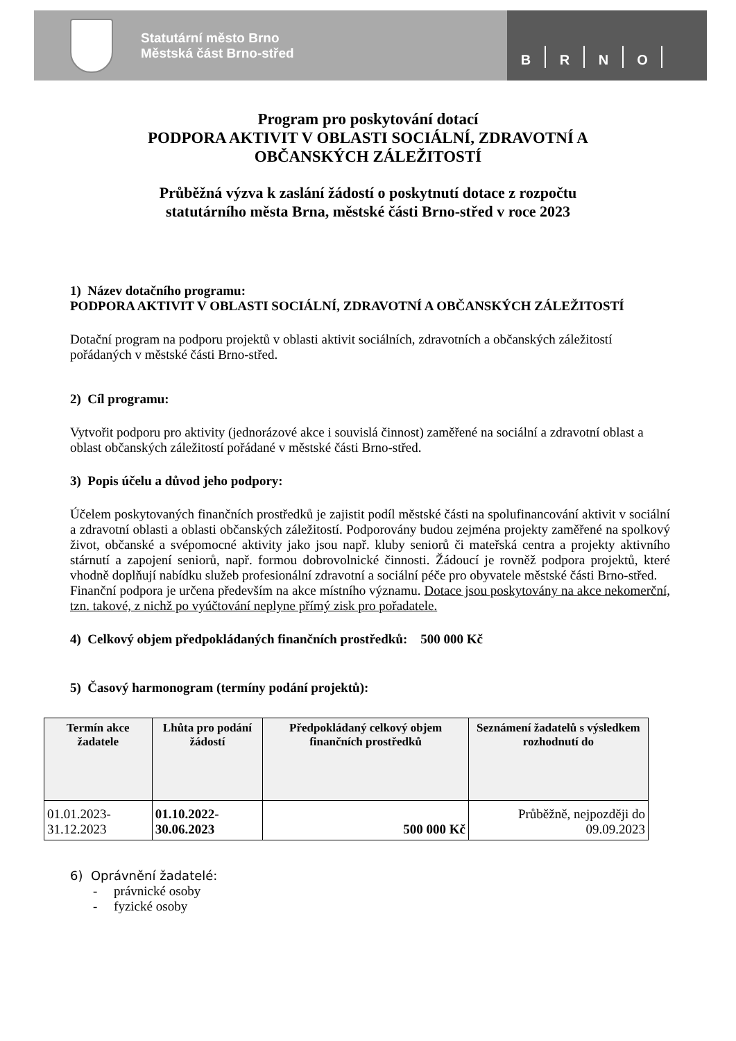Statutární město Brno
Městská část Brno-střed
BRNO
Program pro poskytování dotací
PODPORA AKTIVIT V OBLASTI SOCIÁLNÍ, ZDRAVOTNÍ A
OBČANSKÝCH ZÁLEŽITOSTÍ
Průběžná výzva k zaslání žádostí o poskytnutí dotace z rozpočtu
statutárního města Brna, městské části Brno-střed v roce 2023
1) Název dotačního programu:
PODPORA AKTIVIT V OBLASTI SOCIÁLNÍ, ZDRAVOTNÍ A OBČANSKÝCH ZÁLEŽITOSTÍ
Dotační program na podporu projektů v oblasti aktivit sociálních, zdravotních a občanských záležitostí pořádaných v městské části Brno-střed.
2) Cíl programu:
Vytvořit podporu pro aktivity (jednorázové akce i souvislá činnost) zaměřené na sociální a zdravotní oblast a oblast občanských záležitostí pořádané v městské části Brno-střed.
3) Popis účelu a důvod jeho podpory:
Účelem poskytovaných finančních prostředků je zajistit podíl městské části na spolufinancování aktivit v sociální a zdravotní oblasti a oblasti občanských záležitostí. Podporovány budou zejména projekty zaměřené na spolkový život, občanské a svépomocné aktivity jako jsou např. kluby seniorů či mateřská centra a projekty aktivního stárnutí a zapojení seniorů, např. formou dobrovolnické činnosti. Žádoucí je rovněž podpora projektů, které vhodně doplňují nabídku služeb profesionální zdravotní a sociální péče pro obyvatele městské části Brno-střed.
Finanční podpora je určena především na akce místního významu. Dotace jsou poskytovány na akce nekomerční, tzn. takové, z nichž po vyúčtování neplyne přímý zisk pro pořadatele.
4) Celkový objem předpokládaných finančních prostředků: 500 000 Kč
5) Časový harmonogram (termíny podání projektů):
| Termín akce žadatele | Lhůta pro podání žádostí | Předpokládaný celkový objem finančních prostředků | Seznámení žadatelů s výsledkem rozhodnutí do |
| --- | --- | --- | --- |
| 01.01.2023-31.12.2023 | 01.10.2022-30.06.2023 | 500 000 Kč | Průběžně, nejpozději do 09.09.2023 |
6) Oprávnění žadatelé:
- právnické osoby
- fyzické osoby